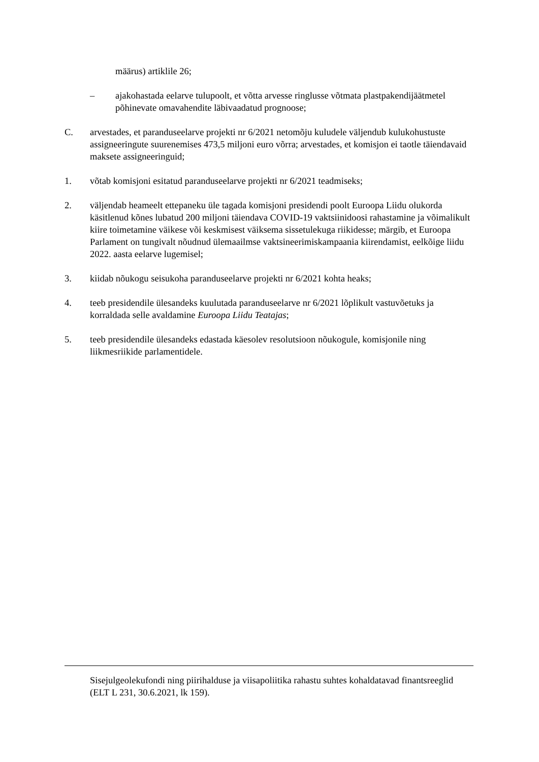määrus) artiklile 26;
– ajakohastada eelarve tulupoolt, et võtta arvesse ringlusse võtmata plastpakendijäätmetel põhinevate omavahendite läbivaadatud prognoose;
C. arvestades, et paranduseelarve projekti nr 6/2021 netomõju kuludele väljendub kulukohustuste assigneeringute suurenemises 473,5 miljoni euro võrra; arvestades, et komisjon ei taotle täiendavaid maksete assigneeringuid;
1. võtab komisjoni esitatud paranduseelarve projekti nr 6/2021 teadmiseks;
2. väljendab heameelt ettepaneku üle tagada komisjoni presidendi poolt Euroopa Liidu olukorda käsitlenud kõnes lubatud 200 miljoni täiendava COVID-19 vaktsiinidoosi rahastamine ja võimalikult kiire toimetamine väikese või keskmisest väiksema sissetulekuga riikidesse; märgib, et Euroopa Parlament on tungivalt nõudnud ülemaailmse vaktsineerimiskampaania kiirendamist, eelkõige liidu 2022. aasta eelarve lugemisel;
3. kiidab nõukogu seisukoha paranduseelarve projekti nr 6/2021 kohta heaks;
4. teeb presidendile ülesandeks kuulutada paranduseelarve nr 6/2021 lõplikult vastuvõetuks ja korraldada selle avaldamine Euroopa Liidu Teatajas;
5. teeb presidendile ülesandeks edastada käesolev resolutsioon nõukogule, komisjonile ning liikmesriikide parlamentidele.
Sisejulgeolekufondi ning piirihalduse ja viisapoliitika rahastu suhtes kohaldatavad finantsreeglid (ELT L 231, 30.6.2021, lk 159).